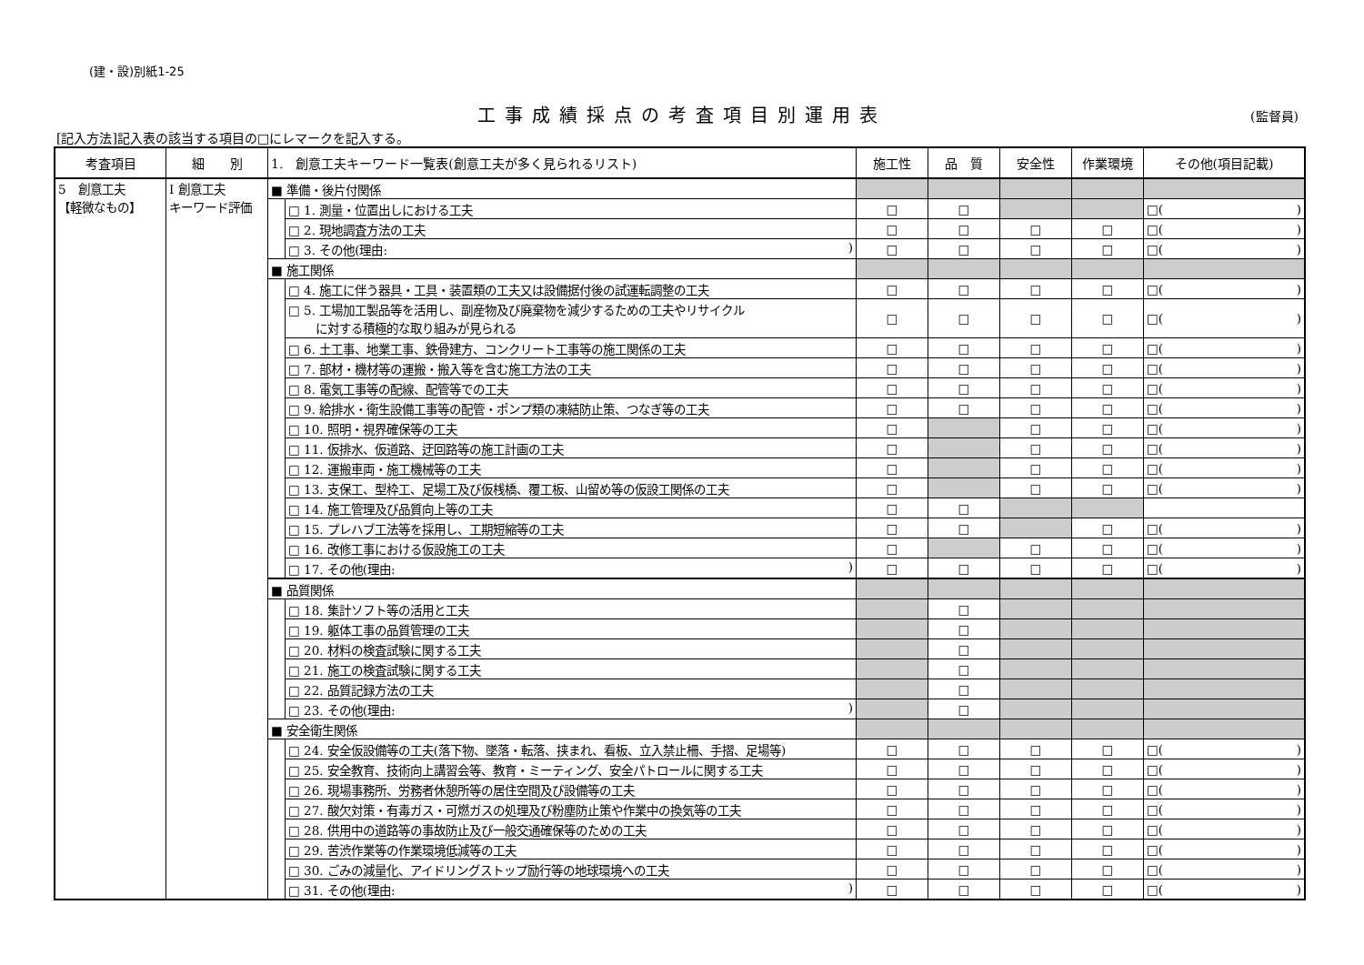(建・設)別紙1-25
工事成績採点の考査項目別運用表 (監督員)
[記入方法]記入表の該当する項目の□にレマークを記入する。
| 考査項目 | 細 別 | 1. 創意工夫キーワード一覧表(創意工夫が多く見られるリスト) | | 施工性 | 品 質 | 安全性 | 作業環境 | その他(項目記載) |
| --- | --- | --- | --- | --- | --- | --- | --- | --- |
| 5 創意工夫 【軽微なもの】 | I 創意工夫 キーワード評価 | ■ 準備・後片付関係 | | | | | | |
| | | | □ 1. 測量・位置出しにおける工夫 | □ | □ | | | □( ) |
| | | | □ 2. 現地調査方法の工夫 | □ | □ | □ | □ | □( ) |
| | | | □ 3. その他(理由: ) | □ | □ | □ | □ | □( ) |
| | | ■ 施工関係 | | | | | | |
| | | | □ 4. 施工に伴う器具・工具・装置類の工夫又は設備据付後の試運転調整の工夫 | □ | □ | □ | □ | □( ) |
| | | | □ 5. 工場加工製品等を活用し、副産物及び廃棄物を減少するための工夫やリサイクル に対する積極的な取り組みが見られる | □ | □ | □ | □ | □( ) |
| | | | □ 6. 土工事、地業工事、鉄骨建方、コンクリート工事等の施工関係の工夫 | □ | □ | □ | □ | □( ) |
| | | | □ 7. 部材・機材等の運搬・搬入等を含む施工方法の工夫 | □ | □ | □ | □ | □( ) |
| | | | □ 8. 電気工事等の配線、配管等での工夫 | □ | □ | □ | □ | □( ) |
| | | | □ 9. 給排水・衛生設備工事等の配管・ポンプ類の凍結防止策、つなぎ等の工夫 | □ | □ | □ | □ | □( ) |
| | | | □ 10. 照明・視界確保等の工夫 | □ | | □ | □ | □( ) |
| | | | □ 11. 仮排水、仮道路、迂回路等の施工計画の工夫 | □ | | □ | □ | □( ) |
| | | | □ 12. 運搬車両・施工機械等の工夫 | □ | | □ | □ | □( ) |
| | | | □ 13. 支保工、型枠工、足場工及び仮桟橋、覆工板、山留め等の仮設工関係の工夫 | □ | | □ | □ | □( ) |
| | | | □ 14. 施工管理及び品質向上等の工夫 | □ | □ | | | |
| | | | □ 15. プレハブ工法等を採用し、工期短縮等の工夫 | □ | □ | | □ | □( ) |
| | | | □ 16. 改修工事における仮設施工の工夫 | □ | | □ | □ | □( ) |
| | | | □ 17. その他(理由: ) | □ | □ | □ | □ | □( ) |
| | | ■ 品質関係 | | | | | | |
| | | | □ 18. 集計ソフト等の活用と工夫 | | □ | | | |
| | | | □ 19. 躯体工事の品質管理の工夫 | | □ | | | |
| | | | □ 20. 材料の検査試験に関する工夫 | | □ | | | |
| | | | □ 21. 施工の検査試験に関する工夫 | | □ | | | |
| | | | □ 22. 品質記録方法の工夫 | | □ | | | |
| | | | □ 23. その他(理由: ) | | □ | | | |
| | | ■ 安全衛生関係 | | | | | | |
| | | | □ 24. 安全仮設備等の工夫(落下物、墜落・転落、挟まれ、看板、立入禁止柵、手摺、足場等) | □ | □ | □ | □ | □( ) |
| | | | □ 25. 安全教育、技術向上講習会等、教育・ミーティング、安全パトロールに関する工夫 | □ | □ | □ | □ | □( ) |
| | | | □ 26. 現場事務所、労務者休憩所等の居住空間及び設備等の工夫 | □ | □ | □ | □ | □( ) |
| | | | □ 27. 酸欠対策・有毒ガス・可燃ガスの処理及び粉塵防止策や作業中の換気等の工夫 | □ | □ | □ | □ | □( ) |
| | | | □ 28. 供用中の道路等の事故防止及び一般交通確保等のための工夫 | □ | □ | □ | □ | □( ) |
| | | | □ 29. 苦渋作業等の作業環境低減等の工夫 | □ | □ | □ | □ | □( ) |
| | | | □ 30. ごみの減量化、アイドリングストップ励行等の地球環境への工夫 | □ | □ | □ | □ | □( ) |
| | | | □ 31. その他(理由: ) | □ | □ | □ | □ | □( ) |